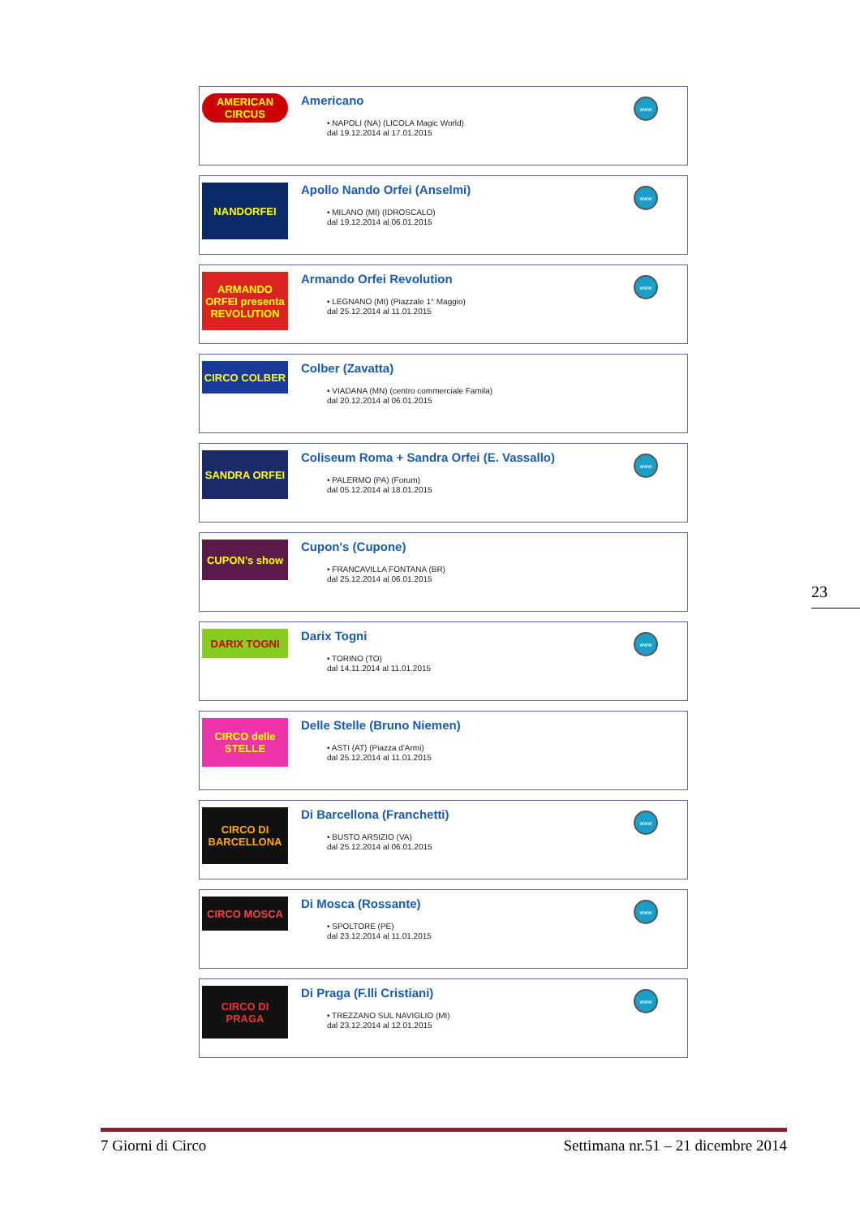AMERICAN CIRCUS
Americano
• NAPOLI (NA) (LICOLA Magic World)
dal 19.12.2014 al 17.01.2015
www
NANDORFEI
Apollo Nando Orfei (Anselmi)
• MILANO (MI) (IDROSCALO)
dal 19.12.2014 al 06.01.2015
www
ARMANDO ORFEI presenta REVOLUTION
Armando Orfei Revolution
• LEGNANO (MI) (Piazzale 1° Maggio)
dal 25.12.2014 al 11.01.2015
www
CIRCO COLBER
Colber (Zavatta)
• VIADANA (MN) (centro commerciale Famila)
dal 20.12.2014 al 06.01.2015
SANDRA ORFEI
Coliseum Roma + Sandra Orfei (E. Vassallo)
• PALERMO (PA) (Forum)
dal 05.12.2014 al 18.01.2015
www
CUPON's show
Cupon's (Cupone)
• FRANCAVILLA FONTANA (BR)
dal 25.12.2014 al 06.01.2015
DARIX TOGNI
Darix Togni
• TORINO (TO)
dal 14.11.2014 al 11.01.2015
www
CIRCO delle STELLE
Delle Stelle (Bruno Niemen)
• ASTI (AT) (Piazza d'Armi)
dal 25.12.2014 al 11.01.2015
CIRCO DI BARCELLONA
Di Barcellona (Franchetti)
• BUSTO ARSIZIO (VA)
dal 25.12.2014 al 06.01.2015
www
CIRCO MOSCA
Di Mosca (Rossante)
• SPOLTORE (PE)
dal 23.12.2014 al 11.01.2015
www
CIRCO DI PRAGA
Di Praga (F.lli Cristiani)
• TREZZANO SUL NAVIGLIO (MI)
dal 23.12.2014 al 12.01.2015
www
23
7 Giorni di Circo Settimana nr.51 – 21 dicembre 2014